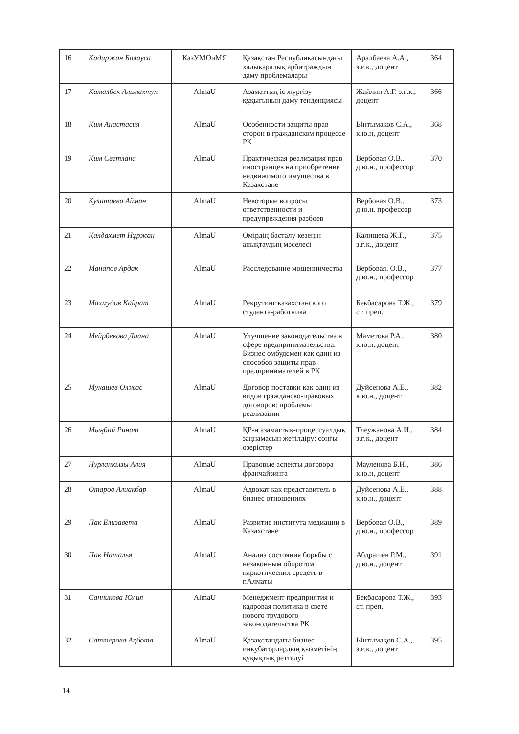| 16 | Кадиржан Балауса | КазУМОиМЯ | Қазақстан Республикасындағы халықаралық арбитраждың даму проблемалары | Аралбаева А.А., з.ғ.к., доцент | 364 |
| 17 | Камалбек Альмахтум | AlmaU | Азаматтық іс жүргізу құқығының даму тенденциясы | Жайлин А.Г. з.ғ.к., доцент | 366 |
| 18 | Ким Анастасия | AlmaU | Особенности защиты прав сторон в гражданском процессе РК | Ынтымаков С.А., к.ю.н, доцент | 368 |
| 19 | Ким Светлана | AlmaU | Практическая реализация прав иностранцев на приобретение недвижимого имущества в Казахстане | Вербовая О.В., д.ю.н., профессор | 370 |
| 20 | Кулатаева Айман | AlmaU | Некоторые вопросы ответственности и предупреждения разбоев | Вербовая О.В., д.ю.н. профессор | 373 |
| 21 | Қалдахмет Нұржан | AlmaU | Өмірдің басталу кезеңін анықтаудың мәселесі | Калишева Ж.Г., з.ғ.к., доцент | 375 |
| 22 | Манапов Ардак | AlmaU | Расследование мошенничества | Вербовая. О.В., д.ю.н., профессор | 377 |
| 23 | Махмудов Кайрат | AlmaU | Рекрутинг казахстанского студента-работника | Бекбасарова Т.Ж., ст. преп. | 379 |
| 24 | Мейрбекова Диана | AlmaU | Улучшение законодательства в сфере предпринимательства. Бизнес омбудсмен как один из способов защиты прав предпринимателей в РК | Маметова Р.А., к.ю.н, доцент | 380 |
| 25 | Мукашев Олжас | AlmaU | Договор поставки как один из видов гражданско-правовых договоров: проблемы реализации | Дуйсенова А.Е., к.ю.н., доцент | 382 |
| 26 | Мыңбай Ринат | AlmaU | ҚР-ң азаматтық-процессуалдық заңнамасын жетілдіру: соңғы өзерістер | Тлеужанова А.И., з.ғ.к., доцент | 384 |
| 27 | Нурланкызы Алия | AlmaU | Правовые аспекты договора франчайзинга | Мауленова Б.Н., к.ю.н, доцент | 386 |
| 28 | Отаров Алиакбар | AlmaU | Адвокат как представитель в бизнес отношениях | Дуйсенова А.Е., к.ю.н., доцент | 388 |
| 29 | Пак Елизавета | AlmaU | Развитие института медиации в Казахстане | Вербовая О.В., д.ю.н., профессор | 389 |
| 30 | Пак Наталья | AlmaU | Анализ состояния борьбы с незаконным оборотом наркотических средств в г.Алматы | Абдрашев Р.М., д.ю.н., доцент | 391 |
| 31 | Санникова Юлия | AlmaU | Менеджмент предприятия и кадровая политика в свете нового трудового законодательства РК | Бекбасарова Т.Ж., ст. преп. | 393 |
| 32 | Саттерова Ақбота | AlmaU | Қазақстандағы бизнес инкубаторлардың қызметінің құқықтық реттелуі | Ынтымақов С.А., з.ғ.к., доцент | 395 |
14